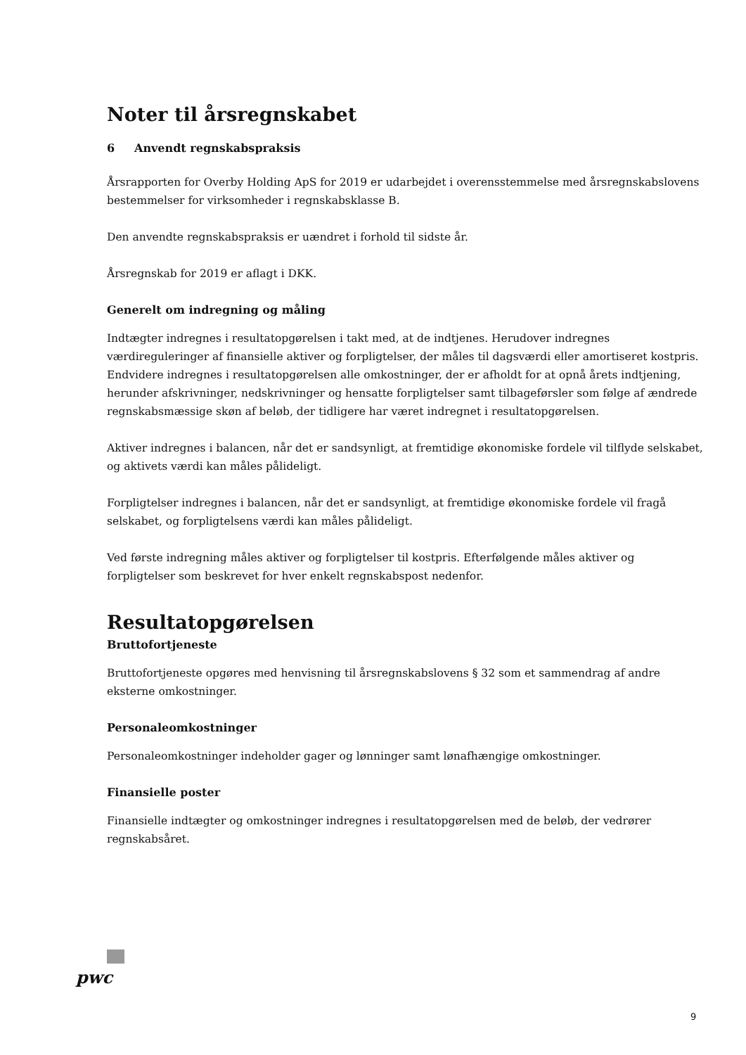Noter til årsregnskabet
6 Anvendt regnskabspraksis
Årsrapporten for Overby Holding ApS for 2019 er udarbejdet i overensstemmelse med årsregnskabslovens bestemmelser for virksomheder i regnskabsklasse B.
Den anvendte regnskabspraksis er uændret i forhold til sidste år.
Årsregnskab for 2019 er aflagt i DKK.
Generelt om indregning og måling
Indtægter indregnes i resultatopgørelsen i takt med, at de indtjenes. Herudover indregnes værdireguleringer af finansielle aktiver og forpligtelser, der måles til dagsværdi eller amortiseret kostpris. Endvidere indregnes i resultatopgørelsen alle omkostninger, der er afholdt for at opnå årets indtjening, herunder afskrivninger, nedskrivninger og hensatte forpligtelser samt tilbageførsler som følge af ændrede regnskabsmæssige skøn af beløb, der tidligere har været indregnet i resultatopgørelsen.
Aktiver indregnes i balancen, når det er sandsynligt, at fremtidige økonomiske fordele vil tilflyde selskabet, og aktivets værdi kan måles pålideligt.
Forpligtelser indregnes i balancen, når det er sandsynligt, at fremtidige økonomiske fordele vil fragå selskabet, og forpligtelsens værdi kan måles pålideligt.
Ved første indregning måles aktiver og forpligtelser til kostpris. Efterfølgende måles aktiver og forpligtelser som beskrevet for hver enkelt regnskabspost nedenfor.
Resultatopgørelsen
Bruttofortjeneste
Bruttofortjeneste opgøres med henvisning til årsregnskabslovens § 32 som et sammendrag af andre eksterne omkostninger.
Personaleomkostninger
Personaleomkostninger indeholder gager og lønninger samt lønafhængige omkostninger.
Finansielle poster
Finansielle indtægter og omkostninger indregnes i resultatopgørelsen med de beløb, der vedrører regnskabsåret.
pwc
9